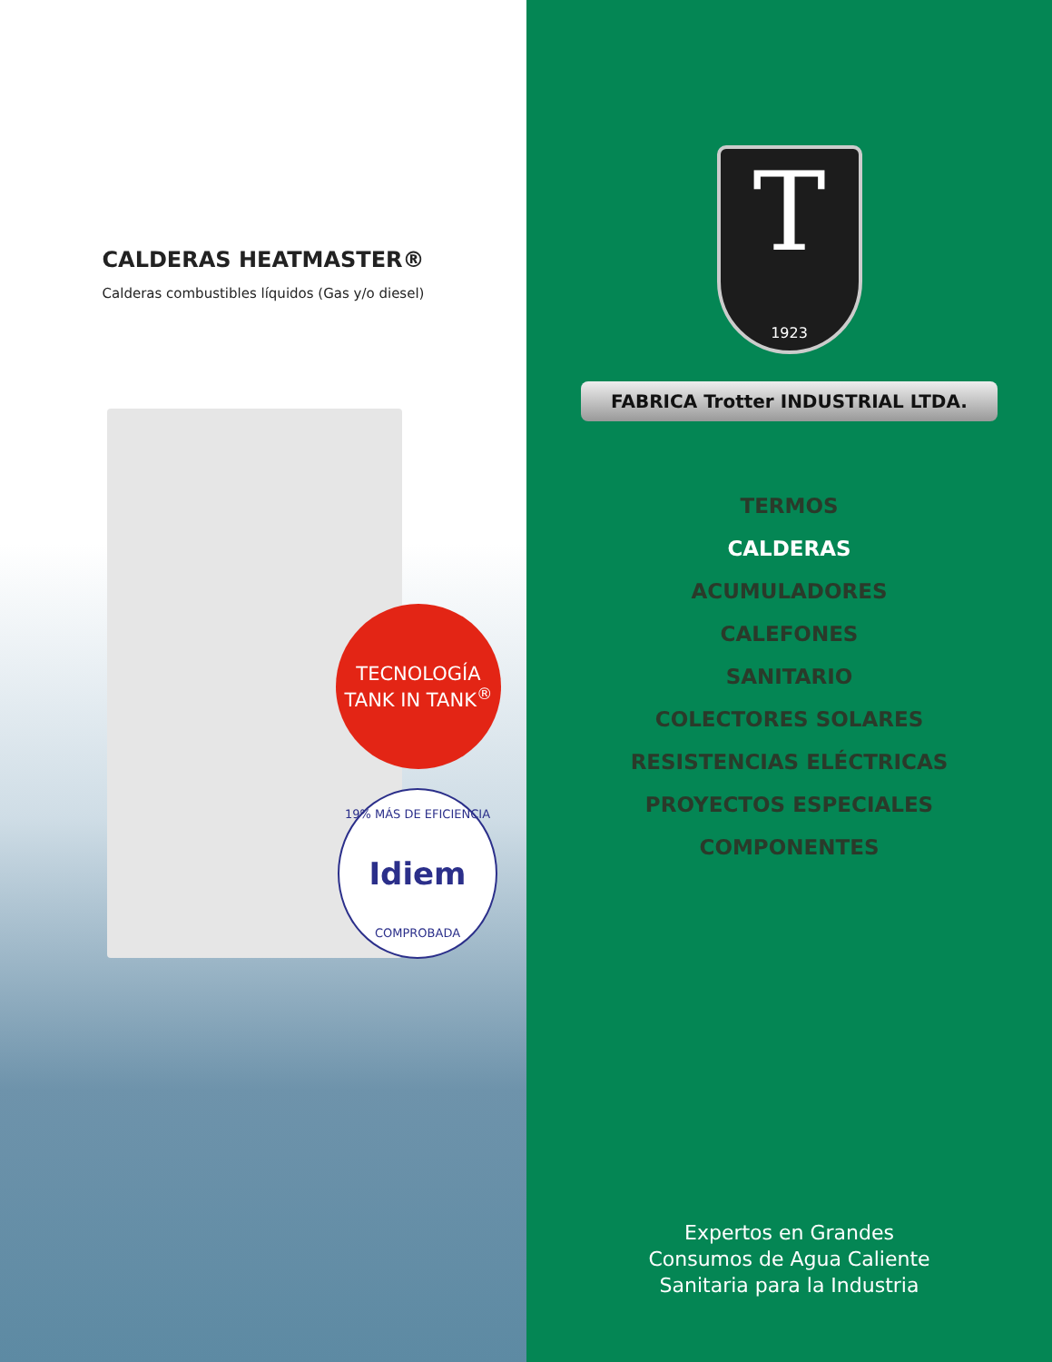CALDERAS HEATMASTER®
Calderas combustibles líquidos (Gas y/o diesel)
TECNOLOGÍA
TANK IN TANK<sup>®</sup>
19% MÁS DE EFICIENCIA
Idiem
COMPROBADA
T
1923
FABRICA Trotter INDUSTRIAL LTDA.
TERMOS
CALDERAS
ACUMULADORES
CALEFONES
SANITARIO
COLECTORES SOLARES
RESISTENCIAS ELÉCTRICAS
PROYECTOS ESPECIALES
COMPONENTES
Expertos en Grandes
Consumos de Agua Caliente
Sanitaria para la Industria